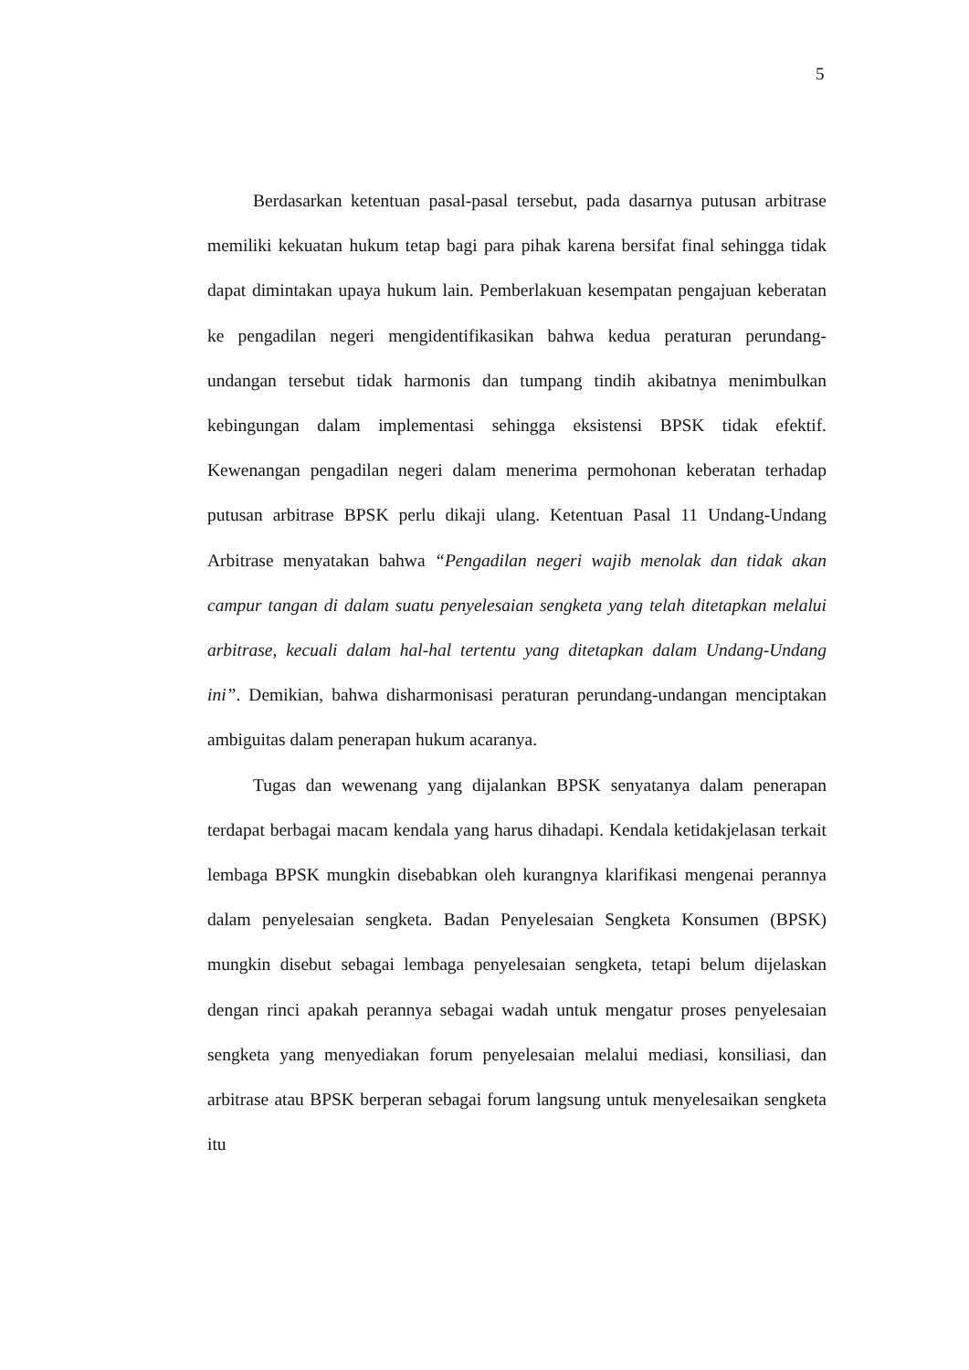5
Berdasarkan ketentuan pasal-pasal tersebut, pada dasarnya putusan arbitrase memiliki kekuatan hukum tetap bagi para pihak karena bersifat final sehingga tidak dapat dimintakan upaya hukum lain. Pemberlakuan kesempatan pengajuan keberatan ke pengadilan negeri mengidentifikasikan bahwa kedua peraturan perundang-undangan tersebut tidak harmonis dan tumpang tindih akibatnya menimbulkan kebingungan dalam implementasi sehingga eksistensi BPSK tidak efektif. Kewenangan pengadilan negeri dalam menerima permohonan keberatan terhadap putusan arbitrase BPSK perlu dikaji ulang. Ketentuan Pasal 11 Undang-Undang Arbitrase menyatakan bahwa “Pengadilan negeri wajib menolak dan tidak akan campur tangan di dalam suatu penyelesaian sengketa yang telah ditetapkan melalui arbitrase, kecuali dalam hal-hal tertentu yang ditetapkan dalam Undang-Undang ini”. Demikian, bahwa disharmonisasi peraturan perundang-undangan menciptakan ambiguitas dalam penerapan hukum acaranya.
Tugas dan wewenang yang dijalankan BPSK senyatanya dalam penerapan terdapat berbagai macam kendala yang harus dihadapi. Kendala ketidakjelasan terkait lembaga BPSK mungkin disebabkan oleh kurangnya klarifikasi mengenai perannya dalam penyelesaian sengketa. Badan Penyelesaian Sengketa Konsumen (BPSK) mungkin disebut sebagai lembaga penyelesaian sengketa, tetapi belum dijelaskan dengan rinci apakah perannya sebagai wadah untuk mengatur proses penyelesaian sengketa yang menyediakan forum penyelesaian melalui mediasi, konsiliasi, dan arbitrase atau BPSK berperan sebagai forum langsung untuk menyelesaikan sengketa itu